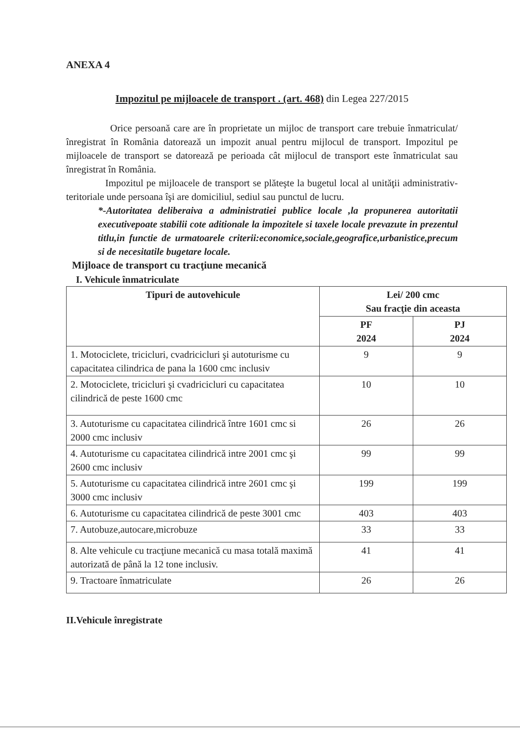ANEXA 4
Impozitul pe mijloacele de transport . (art. 468) din Legea 227/2015
Orice persoană care are în proprietate un mijloc de transport care trebuie înmatriculat/înregistrat în România datorează un impozit anual pentru mijlocul de transport. Impozitul pe mijloacele de transport se datorează pe perioada cât mijlocul de transport este înmatriculat sau înregistrat în România.
Impozitul pe mijloacele de transport se plăteşte la bugetul local al unităţii administrativ-teritoriale unde persoana îşi are domiciliul, sediul sau punctul de lucru.
*-Autoritatea deliberaiva a administratiei publice locale ,la propunerea autoritatii executivepoate stabilii cote aditionale la impozitele si taxele locale prevazute in prezentul titlu,in functie de urmatoarele criterii:economice,sociale,geografice,urbanistice,precum si de necesitatile bugetare locale.
Mijloace de transport cu tracţiune mecanică
I. Vehicule înmatriculate
| Tipuri de autovehicule | Lei/ 200 cmc Sau fracţie din aceasta | |
| --- | --- | --- |
| | PF 2024 | PJ 2024 |
| 1. Motociclete, tricicluri, cvadricicluri şi autoturisme cu capacitatea cilindrica de pana la 1600 cmc inclusiv | 9 | 9 |
| 2. Motociclete, tricicluri şi cvadricicluri cu capacitatea cilindrică de peste 1600 cmc | 10 | 10 |
| 3. Autoturisme cu capacitatea cilindrică între 1601 cmc si 2000 cmc inclusiv | 26 | 26 |
| 4. Autoturisme cu capacitatea cilindrică intre 2001 cmc şi 2600 cmc inclusiv | 99 | 99 |
| 5. Autoturisme cu capacitatea cilindrică intre 2601 cmc şi 3000 cmc inclusiv | 199 | 199 |
| 6. Autoturisme cu capacitatea cilindrică de peste 3001 cmc | 403 | 403 |
| 7. Autobuze,autocare,microbuze | 33 | 33 |
| 8. Alte vehicule cu tracţiune mecanică cu masa totală maximă autorizată de până la 12 tone inclusiv. | 41 | 41 |
| 9. Tractoare înmatriculate | 26 | 26 |
II.Vehicule înregistrate